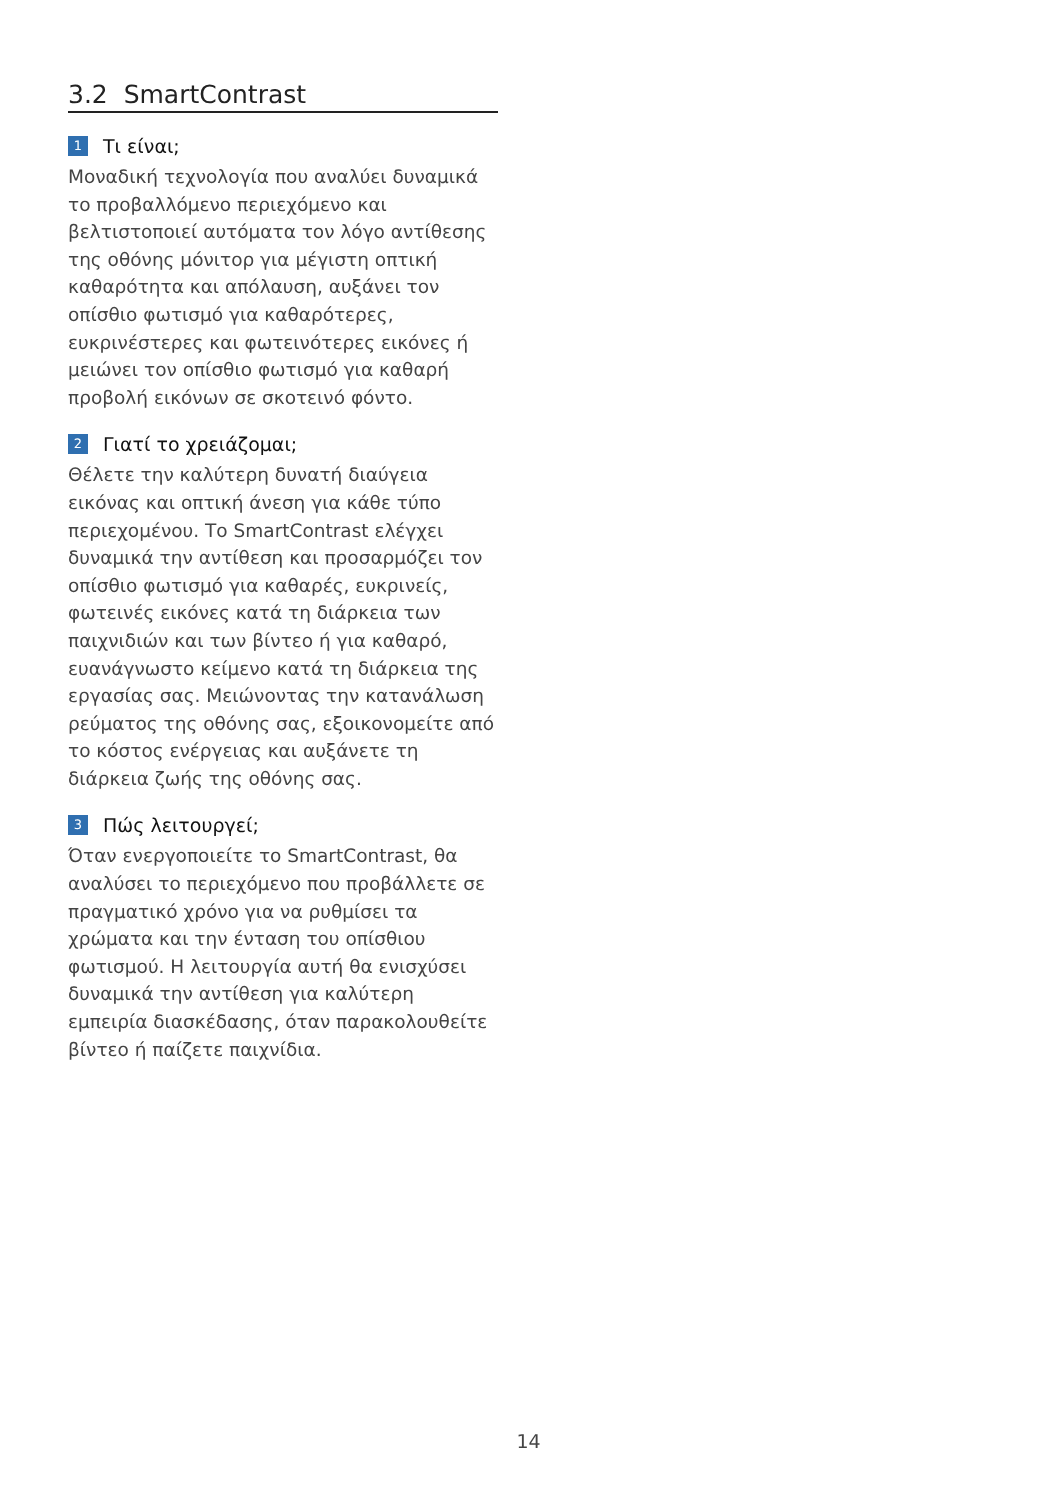3.2 SmartContrast
1 Τι είναι;
Μοναδική τεχνολογία που αναλύει δυναμικά το προβαλλόμενο περιεχόμενο και βελτιστοποιεί αυτόματα τον λόγο αντίθεσης της οθόνης μόνιτορ για μέγιστη οπτική καθαρότητα και απόλαυση, αυξάνει τον οπίσθιο φωτισμό για καθαρότερες, ευκρινέστερες και φωτεινότερες εικόνες ή μειώνει τον οπίσθιο φωτισμό για καθαρή προβολή εικόνων σε σκοτεινό φόντο.
2 Γιατί το χρειάζομαι;
Θέλετε την καλύτερη δυνατή διαύγεια εικόνας και οπτική άνεση για κάθε τύπο περιεχομένου. Το SmartContrast ελέγχει δυναμικά την αντίθεση και προσαρμόζει τον οπίσθιο φωτισμό για καθαρές, ευκρινείς, φωτεινές εικόνες κατά τη διάρκεια των παιχνιδιών και των βίντεο ή για καθαρό, ευανάγνωστο κείμενο κατά τη διάρκεια της εργασίας σας. Μειώνοντας την κατανάλωση ρεύματος της οθόνης σας, εξοικονομείτε από το κόστος ενέργειας και αυξάνετε τη διάρκεια ζωής της οθόνης σας.
3 Πώς λειτουργεί;
Όταν ενεργοποιείτε το SmartContrast, θα αναλύσει το περιεχόμενο που προβάλλετε σε πραγματικό χρόνο για να ρυθμίσει τα χρώματα και την ένταση του οπίσθιου φωτισμού. Η λειτουργία αυτή θα ενισχύσει δυναμικά την αντίθεση για καλύτερη εμπειρία διασκέδασης, όταν παρακολουθείτε βίντεο ή παίζετε παιχνίδια.
14